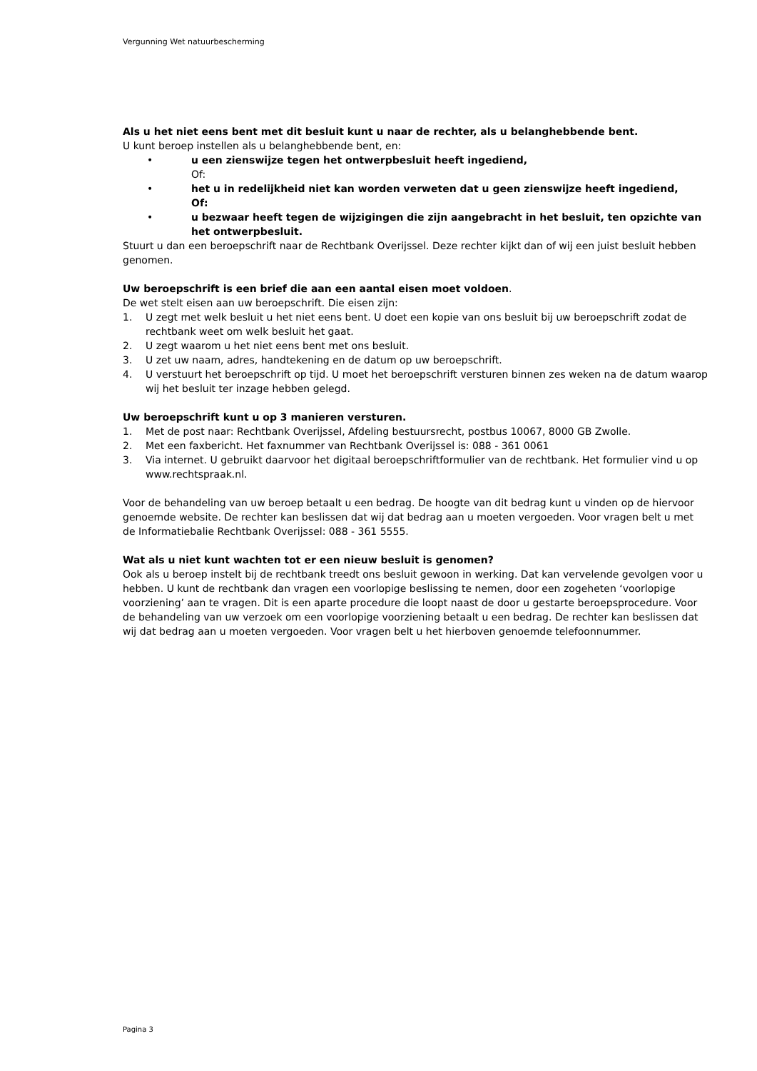Vergunning Wet natuurbescherming
Als u het niet eens bent met dit besluit kunt u naar de rechter, als u belanghebbende bent.
U kunt beroep instellen als u belanghebbende bent, en:
• u een zienswijze tegen het ontwerpbesluit heeft ingediend,
Of:
• het u in redelijkheid niet kan worden verweten dat u geen zienswijze heeft ingediend,
Of:
• u bezwaar heeft tegen de wijzigingen die zijn aangebracht in het besluit, ten opzichte van het ontwerpbesluit.
Stuurt u dan een beroepschrift naar de Rechtbank Overijssel. Deze rechter kijkt dan of wij een juist besluit hebben genomen.
Uw beroepschrift is een brief die aan een aantal eisen moet voldoen.
De wet stelt eisen aan uw beroepschrift. Die eisen zijn:
1. U zegt met welk besluit u het niet eens bent. U doet een kopie van ons besluit bij uw beroepschrift zodat de rechtbank weet om welk besluit het gaat.
2. U zegt waarom u het niet eens bent met ons besluit.
3. U zet uw naam, adres, handtekening en de datum op uw beroepschrift.
4. U verstuurt het beroepschrift op tijd. U moet het beroepschrift versturen binnen zes weken na de datum waarop wij het besluit ter inzage hebben gelegd.
Uw beroepschrift kunt u op 3 manieren versturen.
1. Met de post naar: Rechtbank Overijssel, Afdeling bestuursrecht, postbus 10067, 8000 GB Zwolle.
2. Met een faxbericht. Het faxnummer van Rechtbank Overijssel is: 088 - 361 0061
3. Via internet. U gebruikt daarvoor het digitaal beroepschriftformulier van de rechtbank. Het formulier vind u op www.rechtspraak.nl.
Voor de behandeling van uw beroep betaalt u een bedrag. De hoogte van dit bedrag kunt u vinden op de hiervoor genoemde website. De rechter kan beslissen dat wij dat bedrag aan u moeten vergoeden. Voor vragen belt u met de Informatiebalie Rechtbank Overijssel: 088 - 361 5555.
Wat als u niet kunt wachten tot er een nieuw besluit is genomen?
Ook als u beroep instelt bij de rechtbank treedt ons besluit gewoon in werking. Dat kan vervelende gevolgen voor u hebben. U kunt de rechtbank dan vragen een voorlopige beslissing te nemen, door een zogeheten ‘voorlopige voorziening’ aan te vragen. Dit is een aparte procedure die loopt naast de door u gestarte beroepsprocedure. Voor de behandeling van uw verzoek om een voorlopige voorziening betaalt u een bedrag. De rechter kan beslissen dat wij dat bedrag aan u moeten vergoeden. Voor vragen belt u het hierboven genoemde telefoonnummer.
Pagina 3